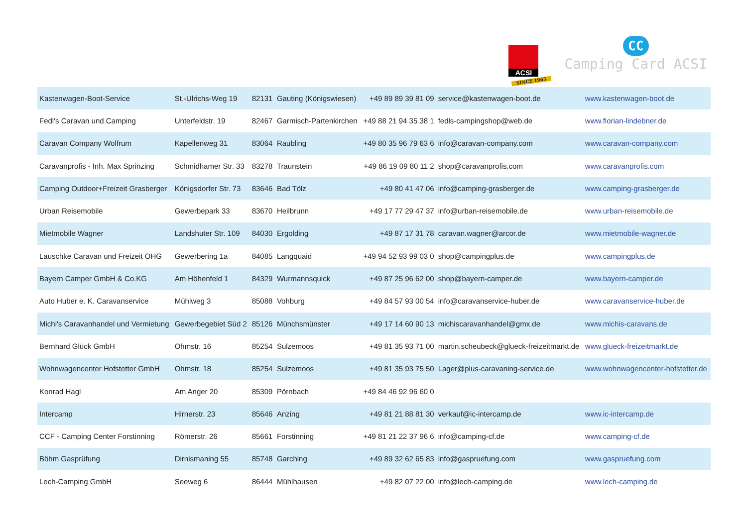ACSI
SINCE 1965
CC
Camping Card ACSI
| Kastenwagen-Boot-Service | St.-Ulrichs-Weg 19 | 82131 | Gauting (Königswiesen) | +49 89 89 39 81 09 | service@kastenwagen-boot.de | www.kastenwagen-boot.de |
| Fedl's Caravan und Camping | Unterfeldstr. 19 | 82467 | Garmisch-Partenkirchen | +49 88 21 94 35 38 1 | fedls-campingshop@web.de | www.florian-lindebner.de |
| Caravan Company Wolfrum | Kapellenweg 31 | 83064 | Raubling | +49 80 35 96 79 63 6 | info@caravan-company.com | www.caravan-company.com |
| Caravanprofis - Inh. Max Sprinzing | Schmidhamer Str. 33 | 83278 | Traunstein | +49 86 19 09 80 11 2 | shop@caravanprofis.com | www.caravanprofis.com |
| Camping Outdoor+Freizeit Grasberger | Königsdorfer Str. 73 | 83646 | Bad Tölz | +49 80 41 47 06 | info@camping-grasberger.de | www.camping-grasberger.de |
| Urban Reisemobile | Gewerbepark 33 | 83670 | Heilbrunn | +49 17 77 29 47 37 | info@urban-reisemobile.de | www.urban-reisemobile.de |
| Mietmobile Wagner | Landshuter Str. 109 | 84030 | Ergolding | +49 87 17 31 78 | caravan.wagner@arcor.de | www.mietmobile-wagner.de |
| Lauschke Caravan und Freizeit OHG | Gewerbering 1a | 84085 | Langquaid | +49 94 52 93 99 03 0 | shop@campingplus.de | www.campingplus.de |
| Bayern Camper GmbH & Co.KG | Am Höhenfeld 1 | 84329 | Wurmannsquick | +49 87 25 96 62 00 | shop@bayern-camper.de | www.bayern-camper.de |
| Auto Huber e. K. Caravanservice | Mühlweg 3 | 85088 | Vohburg | +49 84 57 93 00 54 | info@caravanservice-huber.de | www.caravanservice-huber.de |
| Michi's Caravanhandel und Vermietung | Gewerbegebiet Süd 2 | 85126 | Münchsmünster | +49 17 14 60 90 13 | michiscaravanhandel@gmx.de | www.michis-caravans.de |
| Bernhard Glück GmbH | Ohmstr. 16 | 85254 | Sulzemoos | +49 81 35 93 71 00 | martin.scheubeck@glueck-freizeitmarkt.de | www.glueck-freizeitmarkt.de |
| Wohnwagencenter Hofstetter GmbH | Ohmstr. 18 | 85254 | Sulzemoos | +49 81 35 93 75 50 | Lager@plus-caravaning-service.de | www.wohnwagencenter-hofstetter.de |
| Konrad Hagl | Am Anger 20 | 85309 | Pörnbach | +49 84 46 92 96 60 0 | | |
| Intercamp | Hirnerstr. 23 | 85646 | Anzing | +49 81 21 88 81 30 | verkauf@ic-intercamp.de | www.ic-intercamp.de |
| CCF - Camping Center Forstinning | Römerstr. 26 | 85661 | Forstinning | +49 81 21 22 37 96 6 | info@camping-cf.de | www.camping-cf.de |
| Böhm Gasprüfung | Dirnismaning 55 | 85748 | Garching | +49 89 32 62 65 83 | info@gaspruefung.com | www.gaspruefung.com |
| Lech-Camping GmbH | Seeweg 6 | 86444 | Mühlhausen | +49 82 07 22 00 | info@lech-camping.de | www.lech-camping.de |